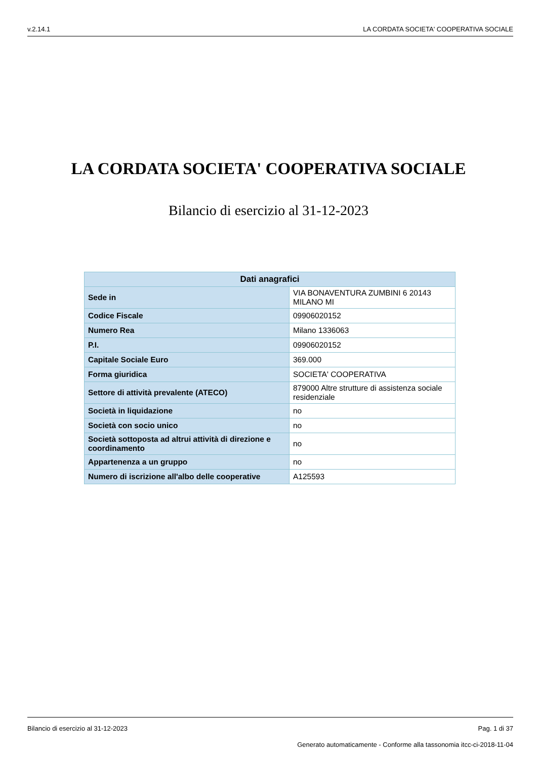v.2.14.1 LA CORDATA SOCIETA' COOPERATIVA SOCIALE
LA CORDATA SOCIETA' COOPERATIVA SOCIALE
Bilancio di esercizio al 31-12-2023
| Dati anagrafici | |
| --- | --- |
| Sede in | VIA BONAVENTURA ZUMBINI 6 20143 MILANO MI |
| Codice Fiscale | 09906020152 |
| Numero Rea | Milano 1336063 |
| P.I. | 09906020152 |
| Capitale Sociale Euro | 369.000 |
| Forma giuridica | SOCIETA' COOPERATIVA |
| Settore di attività prevalente (ATECO) | 879000 Altre strutture di assistenza sociale residenziale |
| Società in liquidazione | no |
| Società con socio unico | no |
| Società sottoposta ad altrui attività di direzione e coordinamento | no |
| Appartenenza a un gruppo | no |
| Numero di iscrizione all'albo delle cooperative | A125593 |
Bilancio di esercizio al 31-12-2023 Pag. 1 di 37
Generato automaticamente - Conforme alla tassonomia itcc-ci-2018-11-04